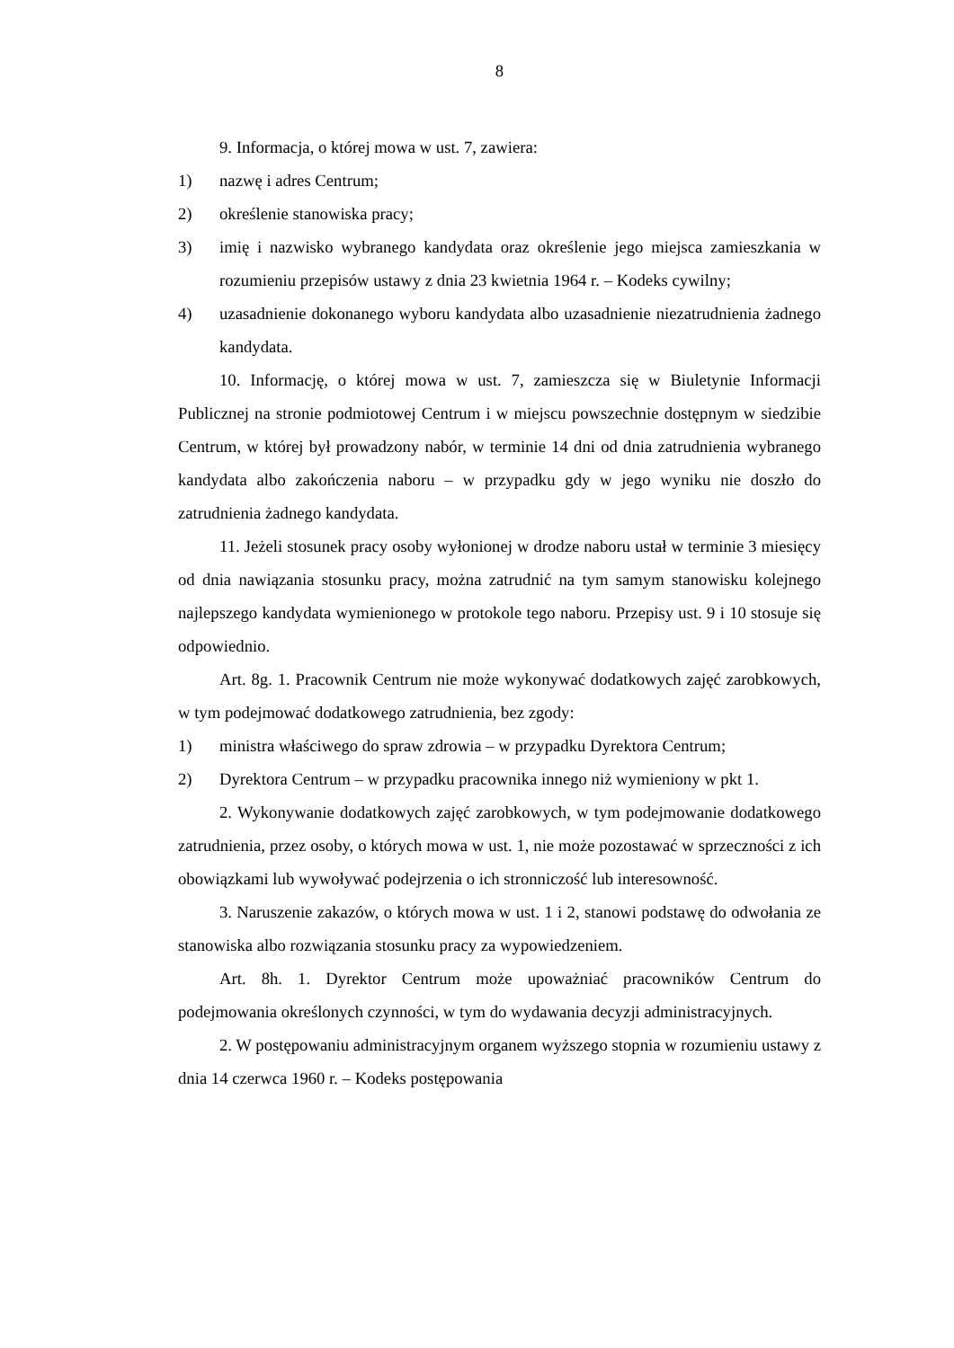8
9. Informacja, o której mowa w ust. 7, zawiera:
1) nazwę i adres Centrum;
2) określenie stanowiska pracy;
3) imię i nazwisko wybranego kandydata oraz określenie jego miejsca zamieszkania w rozumieniu przepisów ustawy z dnia 23 kwietnia 1964 r. – Kodeks cywilny;
4) uzasadnienie dokonanego wyboru kandydata albo uzasadnienie niezatrudnienia żadnego kandydata.
10. Informację, o której mowa w ust. 7, zamieszcza się w Biuletynie Informacji Publicznej na stronie podmiotowej Centrum i w miejscu powszechnie dostępnym w siedzibie Centrum, w której był prowadzony nabór, w terminie 14 dni od dnia zatrudnienia wybranego kandydata albo zakończenia naboru – w przypadku gdy w jego wyniku nie doszło do zatrudnienia żadnego kandydata.
11. Jeżeli stosunek pracy osoby wyłonionej w drodze naboru ustał w terminie 3 miesięcy od dnia nawiązania stosunku pracy, można zatrudnić na tym samym stanowisku kolejnego najlepszego kandydata wymienionego w protokole tego naboru. Przepisy ust. 9 i 10 stosuje się odpowiednio.
Art. 8g. 1. Pracownik Centrum nie może wykonywać dodatkowych zajęć zarobkowych, w tym podejmować dodatkowego zatrudnienia, bez zgody:
1) ministra właściwego do spraw zdrowia – w przypadku Dyrektora Centrum;
2) Dyrektora Centrum – w przypadku pracownika innego niż wymieniony w pkt 1.
2. Wykonywanie dodatkowych zajęć zarobkowych, w tym podejmowanie dodatkowego zatrudnienia, przez osoby, o których mowa w ust. 1, nie może pozostawać w sprzeczności z ich obowiązkami lub wywoływać podejrzenia o ich stronniczość lub interesowność.
3. Naruszenie zakazów, o których mowa w ust. 1 i 2, stanowi podstawę do odwołania ze stanowiska albo rozwiązania stosunku pracy za wypowiedzeniem.
Art. 8h. 1. Dyrektor Centrum może upoważniać pracowników Centrum do podejmowania określonych czynności, w tym do wydawania decyzji administracyjnych.
2. W postępowaniu administracyjnym organem wyższego stopnia w rozumieniu ustawy z dnia 14 czerwca 1960 r. – Kodeks postępowania